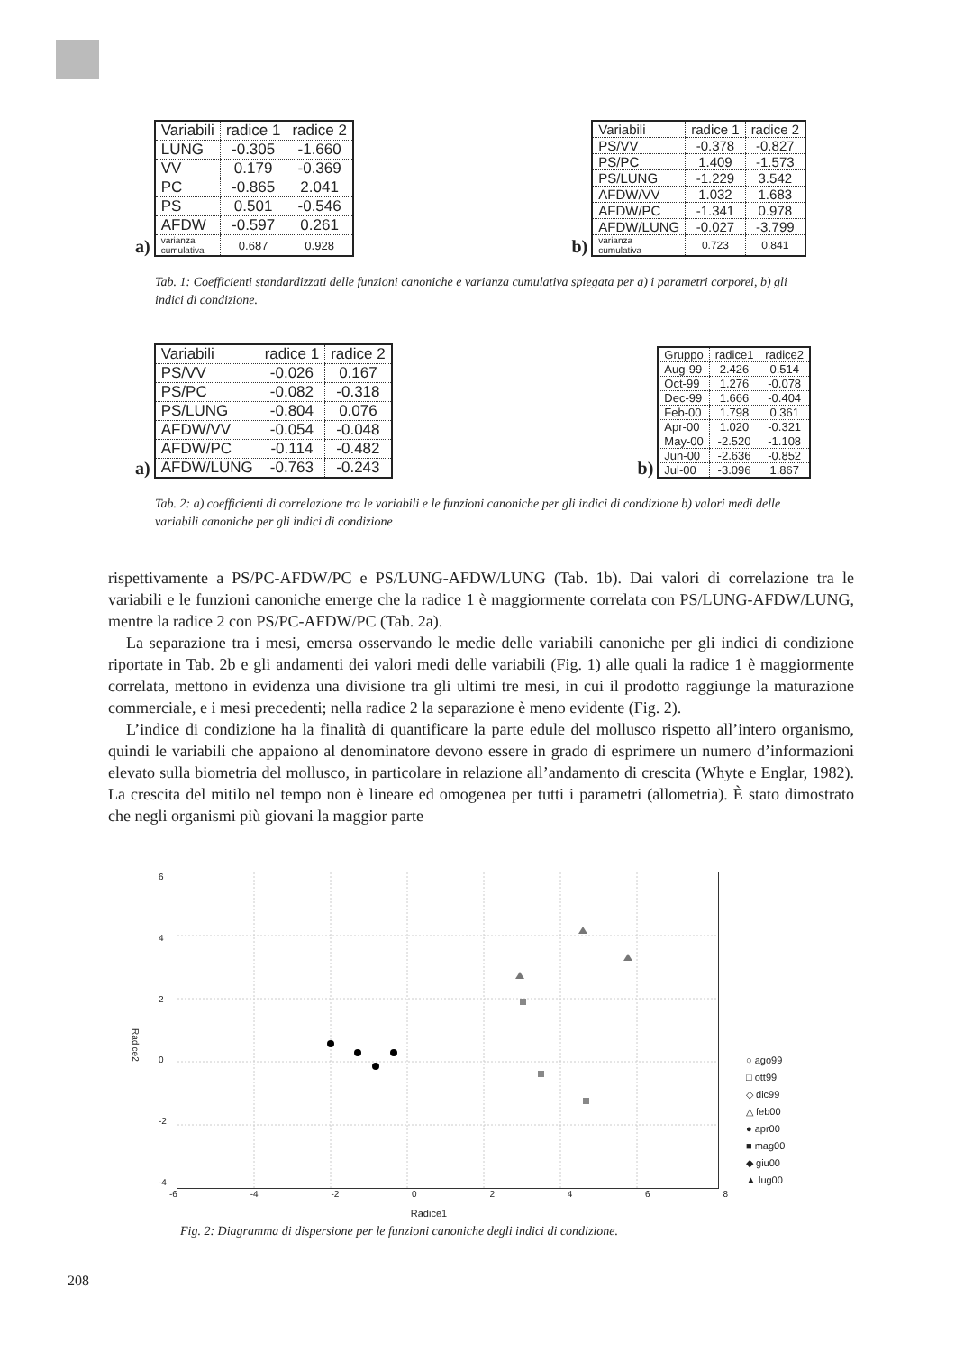a)
| Variabili | radice 1 | radice 2 |
| LUNG | -0.305 | -1.660 |
| VV | 0.179 | -0.369 |
| PC | -0.865 | 2.041 |
| PS | 0.501 | -0.546 |
| AFDW | -0.597 | 0.261 |
| varianza cumulativa | 0.687 | 0.928 |
b)
| Variabili | radice 1 | radice 2 |
| PS/VV | -0.378 | -0.827 |
| PS/PC | 1.409 | -1.573 |
| PS/LUNG | -1.229 | 3.542 |
| AFDW/VV | 1.032 | 1.683 |
| AFDW/PC | -1.341 | 0.978 |
| AFDW/LUNG | -0.027 | -3.799 |
| varianza cumulativa | 0.723 | 0.841 |
Tab. 1: Coefficienti standardizzati delle funzioni canoniche e varianza cumulativa spiegata per a) i parametri corporei, b) gli indici di condizione.
a)
| Variabili | radice 1 | radice 2 |
| PS/VV | -0.026 | 0.167 |
| PS/PC | -0.082 | -0.318 |
| PS/LUNG | -0.804 | 0.076 |
| AFDW/VV | -0.054 | -0.048 |
| AFDW/PC | -0.114 | -0.482 |
| AFDW/LUNG | -0.763 | -0.243 |
b)
| Gruppo | radice1 | radice2 |
| Aug-99 | 2.426 | 0.514 |
| Oct-99 | 1.276 | -0.078 |
| Dec-99 | 1.666 | -0.404 |
| Feb-00 | 1.798 | 0.361 |
| Apr-00 | 1.020 | -0.321 |
| May-00 | -2.520 | -1.108 |
| Jun-00 | -2.636 | -0.852 |
| Jul-00 | -3.096 | 1.867 |
Tab. 2: a) coefficienti di correlazione tra le variabili e le funzioni canoniche per gli indici di condizione b) valori medi delle variabili canoniche per gli indici di condizione
rispettivamente a PS/PC-AFDW/PC e PS/LUNG-AFDW/LUNG (Tab. 1b). Dai valori di correlazione tra le variabili e le funzioni canoniche emerge che la radice 1 è maggiormente correlata con PS/LUNG-AFDW/LUNG, mentre la radice 2 con PS/PC-AFDW/PC (Tab. 2a).
La separazione tra i mesi, emersa osservando le medie delle variabili canoniche per gli indici di condizione riportate in Tab. 2b e gli andamenti dei valori medi delle variabili (Fig. 1) alle quali la radice 1 è maggiormente correlata, mettono in evidenza una divisione tra gli ultimi tre mesi, in cui il prodotto raggiunge la maturazione commerciale, e i mesi precedenti; nella radice 2 la separazione è meno evidente (Fig. 2).
L’indice di condizione ha la finalità di quantificare la parte edule del mollusco rispetto all’intero organismo, quindi le variabili che appaiono al denominatore devono essere in grado di esprimere un numero d’informazioni elevato sulla biometria del mollusco, in particolare in relazione all’andamento di crescita (Whyte e Englar, 1982). La crescita del mitilo nel tempo non è lineare ed omogenea per tutti i parametri (allometria). È stato dimostrato che negli organismi più giovani la maggior parte
Radice2
6420
-2
-4
○ ago99
□ ott99
◇ dic99
△ feb00
● apr00
■ mag00
◆ giu00
▲ lug00
-6 -4 -2 02468
Radice1
Fig. 2: Diagramma di dispersione per le funzioni canoniche degli indici di condizione.
208